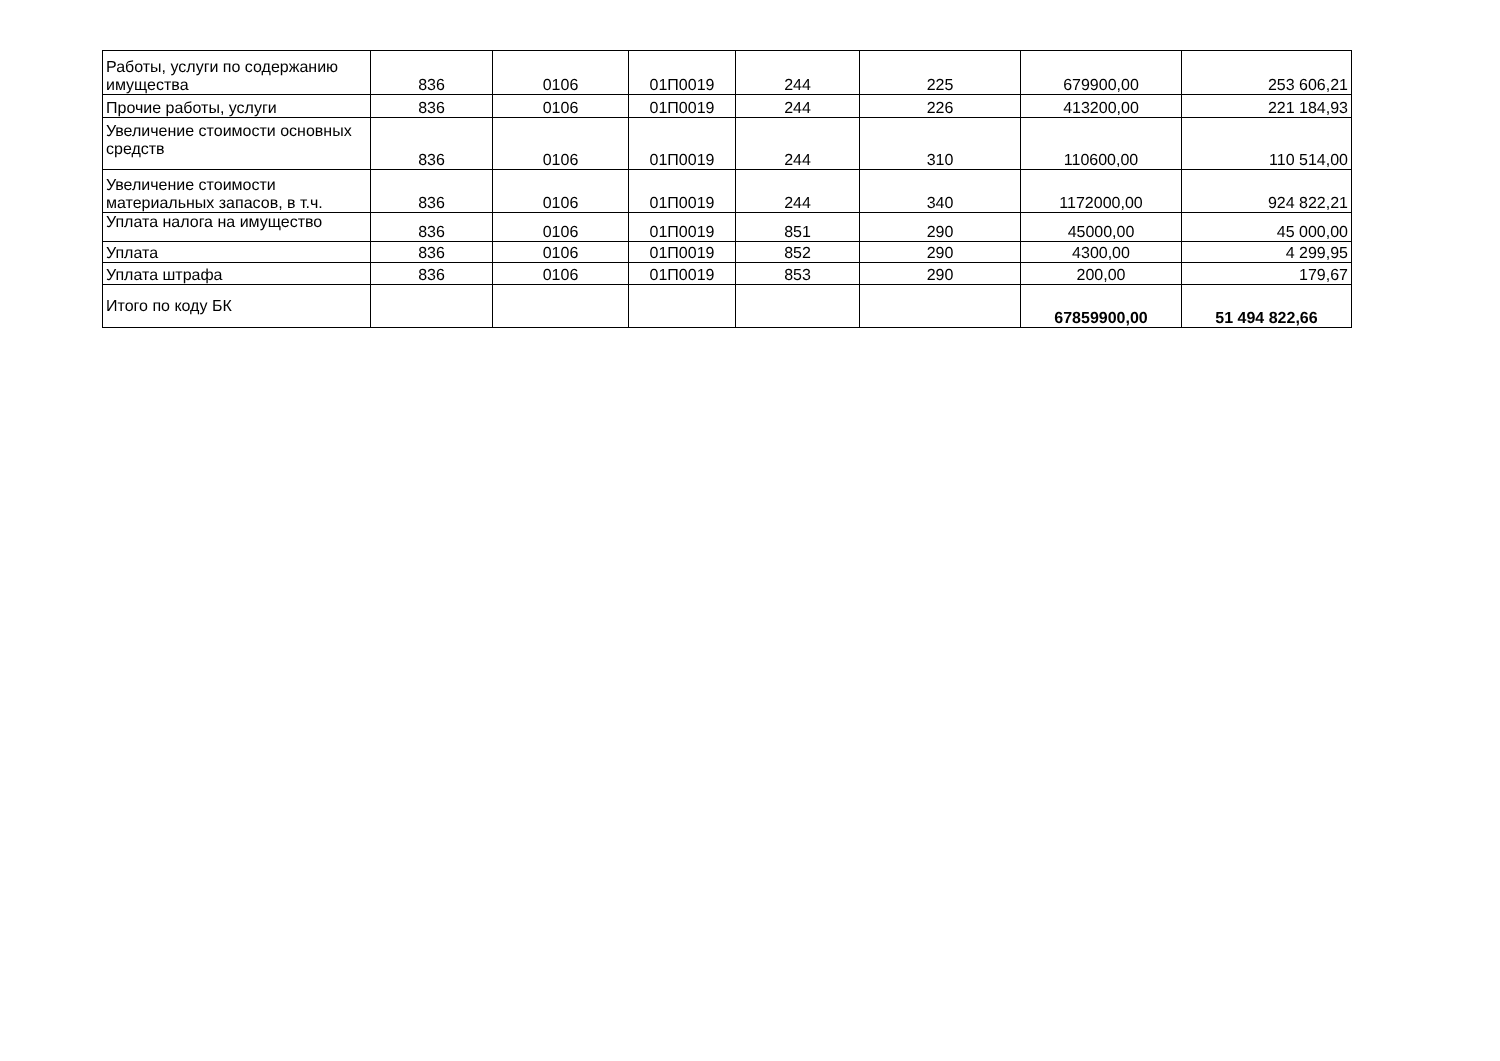| Работы, услуги по содержанию имущества | 836 | 0106 | 01П0019 | 244 | 225 | 679900,00 | 253 606,21 |
| Прочие работы, услуги | 836 | 0106 | 01П0019 | 244 | 226 | 413200,00 | 221 184,93 |
| Увеличение стоимости основных средств | 836 | 0106 | 01П0019 | 244 | 310 | 110600,00 | 110 514,00 |
| Увеличение стоимости материальных запасов, в т.ч. | 836 | 0106 | 01П0019 | 244 | 340 | 1172000,00 | 924 822,21 |
| Уплата налога на имущество | 836 | 0106 | 01П0019 | 851 | 290 | 45000,00 | 45 000,00 |
| Уплата | 836 | 0106 | 01П0019 | 852 | 290 | 4300,00 | 4 299,95 |
| Уплата штрафа | 836 | 0106 | 01П0019 | 853 | 290 | 200,00 | 179,67 |
| Итого по коду БК | | | | | | 67859900,00 | 51 494 822,66 |